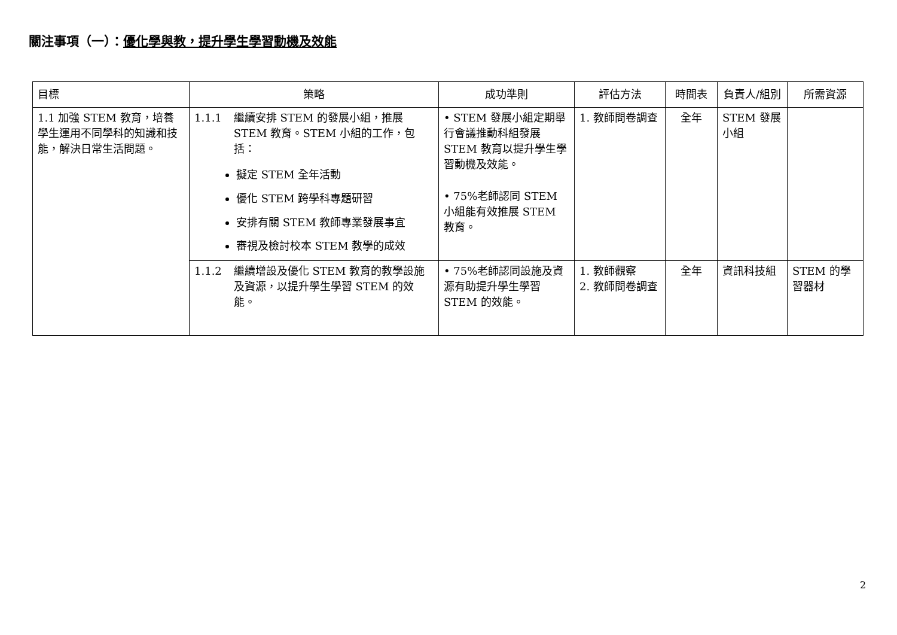關注事項（一）：優化學與教，提升學生學習動機及效能
| 目標 | 策略 | 成功準則 | 評估方法 | 時間表 | 負責人/組別 | 所需資源 |
| --- | --- | --- | --- | --- | --- | --- |
| 1.1 加強 STEM 教育，培養學生運用不同學科的知識和技能，解決日常生活問題。 | 1.1.1 繼續安排 STEM 的發展小組，推展 STEM 教育。STEM 小組的工作，包括： 擬定 STEM 全年活動 優化 STEM 跨學科專題研習 安排有關 STEM 教師專業發展事宜 審視及檢討校本 STEM 教學的成效 | • STEM 發展小組定期舉行會議推動科組發展 STEM 教育以提升學生學習動機及效能。 • 75%老師認同 STEM 小組能有效推展 STEM 教育。 | 1. 教師問卷調查 | 全年 | STEM 發展小組 | |
| | 1.1.2 繼續增設及優化 STEM 教育的教學設施及資源，以提升學生學習 STEM 的效能。 | • 75%老師認同設施及資源有助提升學生學習 STEM 的效能。 | 1. 教師觀察 2. 教師問卷調查 | 全年 | 資訊科技組 | STEM 的學習器材 |
2